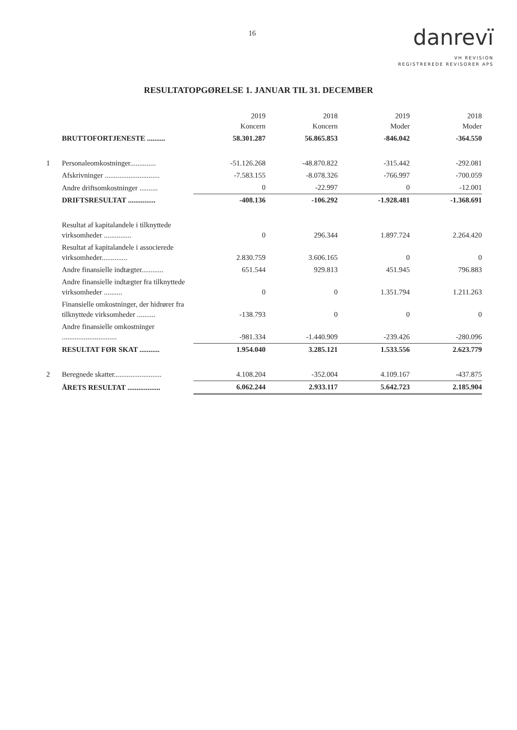16
danrevï
VH REVISION
REGISTREREDE REVISORER APS
RESULTATOPGØRELSE 1. JANUAR TIL 31. DECEMBER
| | | 2019 Koncern | 2018 Koncern | 2019 Moder | 2018 Moder |
| | BRUTTOFORTJENESTE .......... | 58.301.287 | 56.865.853 | -846.042 | -364.550 |
| 1 | Personaleomkostninger.............. | -51.126.268 | -48.870.822 | -315.442 | -292.081 |
| | Afskrivninger .............................. | -7.583.155 | -8.078.326 | -766.997 | -700.059 |
| | Andre driftsomkostninger .......... | 0 | -22.997 | 0 | -12.001 |
| | DRIFTSRESULTAT ............... | -408.136 | -106.292 | -1.928.481 | -1.368.691 |
| | Resultat af kapitalandele i tilknyttede virksomheder ............... | 0 | 296.344 | 1.897.724 | 2.264.420 |
| | Resultat af kapitalandele i associerede virksomheder.............. | 2.830.759 | 3.606.165 | 0 | 0 |
| | Andre finansielle indtægter............ | 651.544 | 929.813 | 451.945 | 796.883 |
| | Andre finansielle indtægter fra tilknyttede virksomheder .......... | 0 | 0 | 1.351.794 | 1.211.263 |
| | Finansielle omkostninger, der hidrører fra tilknyttede virksomheder .......... | -138.793 | 0 | 0 | 0 |
| | Andre finansielle omkostninger .............................. | -981.334 | -1.440.909 | -239.426 | -280.096 |
| | RESULTAT FØR SKAT ........... | 1.954.040 | 3.285.121 | 1.533.556 | 2.623.779 |
| 2 | Beregnede skatter.......................... | 4.108.204 | -352.004 | 4.109.167 | -437.875 |
| | ÅRETS RESULTAT .................. | 6.062.244 | 2.933.117 | 5.642.723 | 2.185.904 |